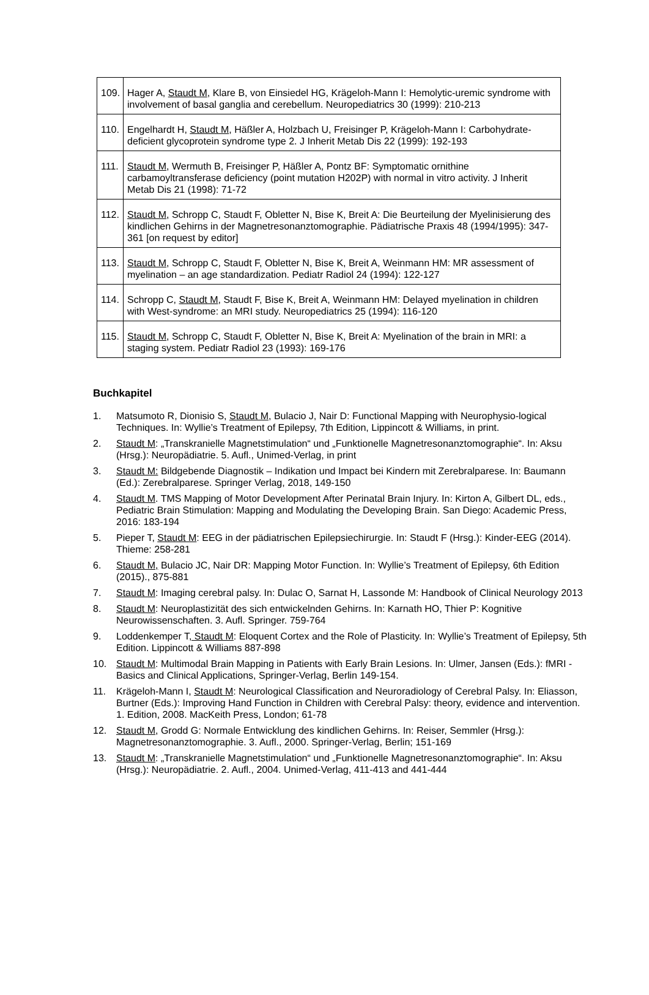| 109. | Hager A, Staudt M , Klare B, von Einsiedel HG, Krägeloh-Mann I: Hemolytic-uremic syndrome with involvement of basal ganglia and cerebellum. Neuropediatrics 30 (1999): 210-213 |
| 110. | Engelhardt H, Staudt M , Häßler A, Holzbach U, Freisinger P, Krägeloh-Mann I: Carbohydrate-deficient glycoprotein syndrome type 2. J Inherit Metab Dis 22 (1999): 192-193 |
| 111. | Staudt M , Wermuth B, Freisinger P, Häßler A, Pontz BF: Symptomatic ornithine carbamoyltransferase deficiency (point mutation H202P) with normal in vitro activity. J Inherit Metab Dis 21 (1998): 71-72 |
| 112. | Staudt M , Schropp C, Staudt F, Obletter N, Bise K, Breit A: Die Beurteilung der Myelinisierung des kindlichen Gehirns in der Magnetresonanztomographie. Pädiatrische Praxis 48 (1994/1995): 347-361 [on request by editor] |
| 113. | Staudt M , Schropp C, Staudt F, Obletter N, Bise K, Breit A, Weinmann HM: MR assessment of myelination – an age standardization. Pediatr Radiol 24 (1994): 122-127 |
| 114. | Schropp C, Staudt M , Staudt F, Bise K, Breit A, Weinmann HM: Delayed myelination in children with West-syndrome: an MRI study. Neuropediatrics 25 (1994): 116-120 |
| 115. | Staudt M , Schropp C, Staudt F, Obletter N, Bise K, Breit A: Myelination of the brain in MRI: a staging system. Pediatr Radiol 23 (1993): 169-176 |
Buchkapitel
1. Matsumoto R, Dionisio S, Staudt M, Bulacio J, Nair D: Functional Mapping with Neurophysio-logical Techniques. In: Wyllie’s Treatment of Epilepsy, 7th Edition, Lippincott & Williams, in print.
2. Staudt M: „Transkranielle Magnetstimulation“ und „Funktionelle Magnetresonanztomographie“. In: Aksu (Hrsg.): Neuropädiatrie. 5. Aufl., Unimed-Verlag, in print
3. Staudt M: Bildgebende Diagnostik – Indikation und Impact bei Kindern mit Zerebralparese. In: Baumann (Ed.): Zerebralparese. Springer Verlag, 2018, 149-150
4. Staudt M. TMS Mapping of Motor Development After Perinatal Brain Injury. In: Kirton A, Gilbert DL, eds., Pediatric Brain Stimulation: Mapping and Modulating the Developing Brain. San Diego: Academic Press, 2016: 183-194
5. Pieper T, Staudt M: EEG in der pädiatrischen Epilepsiechirurgie. In: Staudt F (Hrsg.): Kinder-EEG (2014). Thieme: 258-281
6. Staudt M, Bulacio JC, Nair DR: Mapping Motor Function. In: Wyllie’s Treatment of Epilepsy, 6th Edition (2015)., 875-881
7. Staudt M: Imaging cerebral palsy. In: Dulac O, Sarnat H, Lassonde M: Handbook of Clinical Neurology 2013
8. Staudt M: Neuroplastizität des sich entwickelnden Gehirns. In: Karnath HO, Thier P: Kognitive Neurowissenschaften. 3. Aufl. Springer. 759-764
9. Loddenkemper T, Staudt M: Eloquent Cortex and the Role of Plasticity. In: Wyllie’s Treatment of Epilepsy, 5th Edition. Lippincott & Williams 887-898
10. Staudt M: Multimodal Brain Mapping in Patients with Early Brain Lesions. In: Ulmer, Jansen (Eds.): fMRI - Basics and Clinical Applications, Springer-Verlag, Berlin 149-154.
11. Krägeloh-Mann I, Staudt M: Neurological Classification and Neuroradiology of Cerebral Palsy. In: Eliasson, Burtner (Eds.): Improving Hand Function in Children with Cerebral Palsy: theory, evidence and intervention. 1. Edition, 2008. MacKeith Press, London; 61-78
12. Staudt M, Grodd G: Normale Entwicklung des kindlichen Gehirns. In: Reiser, Semmler (Hrsg.): Magnetresonanztomographie. 3. Aufl., 2000. Springer-Verlag, Berlin; 151-169
13. Staudt M: „Transkranielle Magnetstimulation“ und „Funktionelle Magnetresonanztomographie“. In: Aksu (Hrsg.): Neuropädiatrie. 2. Aufl., 2004. Unimed-Verlag, 411-413 and 441-444